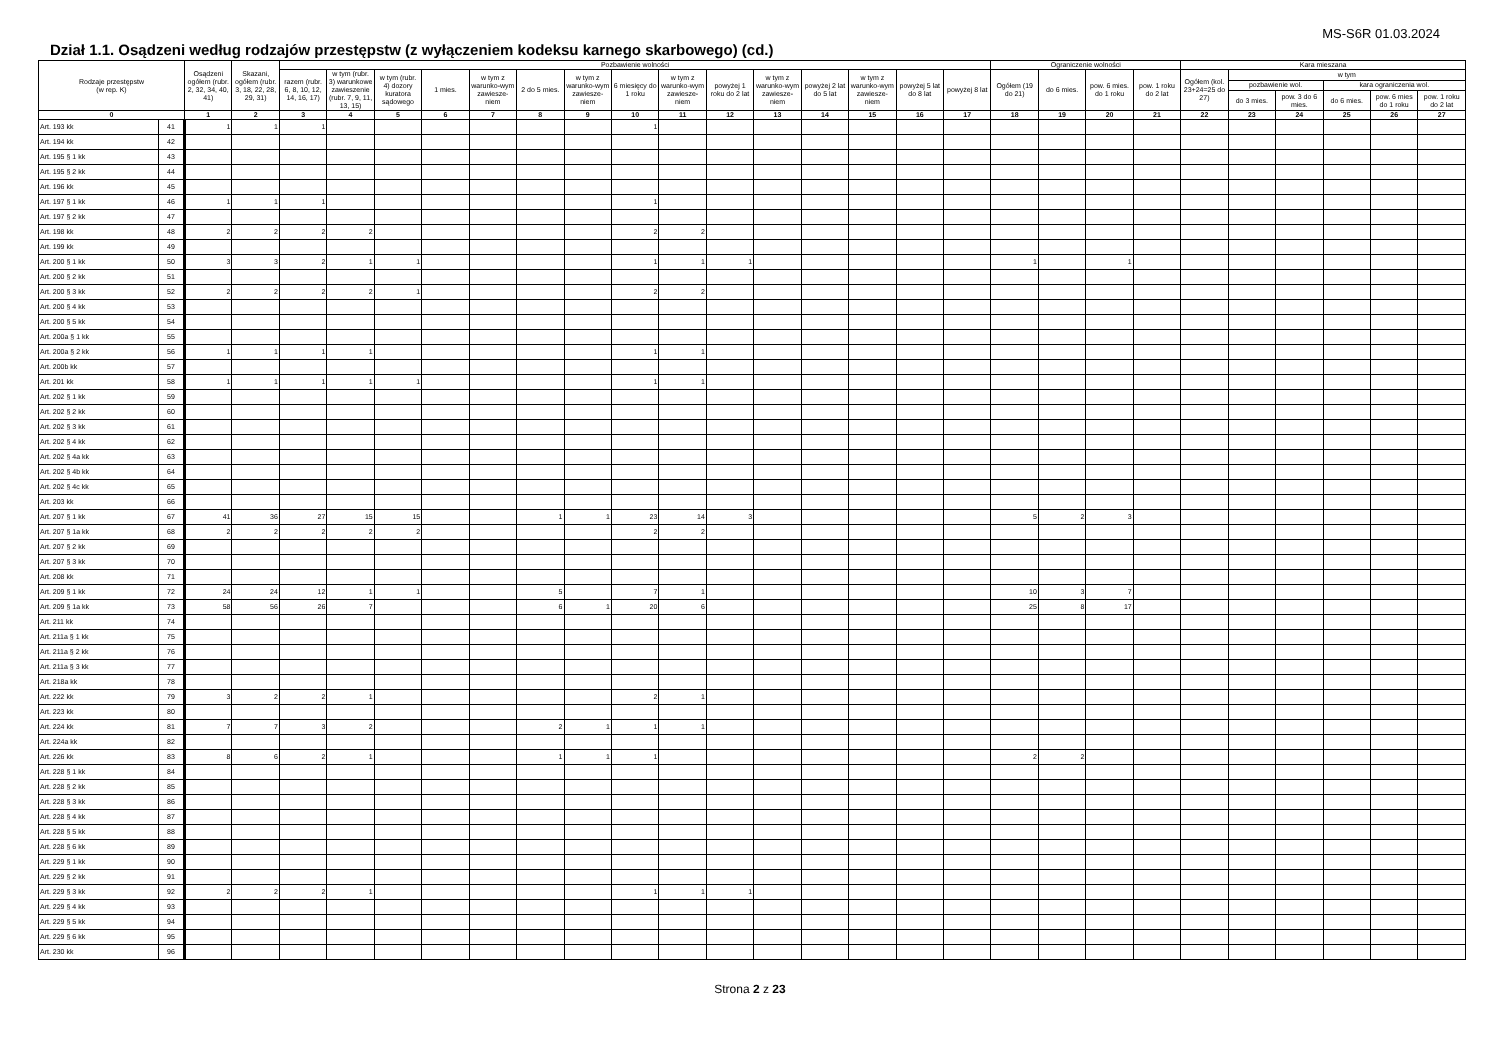MS-S6R 01.03.2024
Dział 1.1. Osądzeni według rodzajów przestępstw (z wyłączeniem kodeksu karnego skarbowego) (cd.)
| Rodzaje przestępstw (w rep. K) | | Osądzeni ogółem (rubr. 2, 32, 34, 40, 41) | Skazani, ogółem (rubr. 3, 18, 22, 28, 29, 31) | Pozbawienie wolności | | | | | | | | | | | | | | | Ograniczenie wolności | | | | Kara mieszana | | | | | |
| --- | --- | --- | --- | --- | --- | --- | --- | --- | --- | --- | --- | --- | --- | --- | --- | --- | --- | --- | --- | --- | --- | --- | --- | --- | --- | --- | --- | --- |
| | | | | razem (rubr. 6, 8, 10, 12, 14, 16, 17) | w tym (rubr. 3) warunkowe zawieszenie (rubr. 7, 9, 11, 13, 15) | w tym (rubr. 4) dozory kuratora sądowego | 1 mies. | w tym z warunko-wym zawiesze-niem | 2 do 5 mies. | w tym z warunko-wym zawiesze-niem | 6 miesięcy do 1 roku | w tym z warunko-wym zawiesze-niem | powyżej 1 roku do 2 lat | w tym z warunko-wym zawiesze-niem | powyżej 2 lat do 5 lat | w tym z warunko-wym zawiesze-niem | powyżej 5 lat do 8 lat | powyżej 8 lat | Ogółem (19 do 21) | do 6 mies. | pow. 6 mies. do 1 roku | pow. 1 roku do 2 lat | Ogółem (kol. 23+24=25 do 27) | w tym | | | | |
| | | | | | | | | | | | | | | | | | | | | | | | | pozbawienie wol. | | kara ograniczenia wol. | | |
| | | | | | | | | | | | | | | | | | | | | | | | | do 3 mies. | pow. 3 do 6 mies. | do 6 mies. | pow. 6 mies do 1 roku | pow. 1 roku do 2 lat |
| 0 | | 1 | 2 | 3 | 4 | 5 | 6 | 7 | 8 | 9 | 10 | 11 | 12 | 13 | 14 | 15 | 16 | 17 | 18 | 19 | 20 | 21 | 22 | 23 | 24 | 25 | 26 | 27 |
| Art. 193 kk | 41 | 1 | 1 | 1 | | | | | | | 1 | | | | | | | | | | | | | | | | | |
| Art. 194 kk | 42 | | | | | | | | | | | | | | | | | | | | | | | | | | | |
| Art. 195 § 1 kk | 43 | | | | | | | | | | | | | | | | | | | | | | | | | | | |
| Art. 195 § 2 kk | 44 | | | | | | | | | | | | | | | | | | | | | | | | | | | |
| Art. 196 kk | 45 | | | | | | | | | | | | | | | | | | | | | | | | | | | |
| Art. 197 § 1 kk | 46 | 1 | 1 | 1 | | | | | | | 1 | | | | | | | | | | | | | | | | | |
| Art. 197 § 2 kk | 47 | | | | | | | | | | | | | | | | | | | | | | | | | | | |
| Art. 198 kk | 48 | 2 | 2 | 2 | 2 | | | | | | 2 | 2 | | | | | | | | | | | | | | | | |
| Art. 199 kk | 49 | | | | | | | | | | | | | | | | | | | | | | | | | | | |
| Art. 200 § 1 kk | 50 | 3 | 3 | 2 | 1 | 1 | | | | | 1 | 1 | 1 | | | | | | 1 | | 1 | | | | | | | |
| Art. 200 § 2 kk | 51 | | | | | | | | | | | | | | | | | | | | | | | | | | | |
| Art. 200 § 3 kk | 52 | 2 | 2 | 2 | 2 | 1 | | | | | 2 | 2 | | | | | | | | | | | | | | | | |
| Art. 200 § 4 kk | 53 | | | | | | | | | | | | | | | | | | | | | | | | | | | |
| Art. 200 § 5 kk | 54 | | | | | | | | | | | | | | | | | | | | | | | | | | | |
| Art. 200a § 1 kk | 55 | | | | | | | | | | | | | | | | | | | | | | | | | | | |
| Art. 200a § 2 kk | 56 | 1 | 1 | 1 | 1 | | | | | | 1 | 1 | | | | | | | | | | | | | | | | |
| Art. 200b kk | 57 | | | | | | | | | | | | | | | | | | | | | | | | | | | |
| Art. 201 kk | 58 | 1 | 1 | 1 | 1 | 1 | | | | | 1 | 1 | | | | | | | | | | | | | | | | |
| Art. 202 § 1 kk | 59 | | | | | | | | | | | | | | | | | | | | | | | | | | | |
| Art. 202 § 2 kk | 60 | | | | | | | | | | | | | | | | | | | | | | | | | | | |
| Art. 202 § 3 kk | 61 | | | | | | | | | | | | | | | | | | | | | | | | | | | |
| Art. 202 § 4 kk | 62 | | | | | | | | | | | | | | | | | | | | | | | | | | | |
| Art. 202 § 4a kk | 63 | | | | | | | | | | | | | | | | | | | | | | | | | | | |
| Art. 202 § 4b kk | 64 | | | | | | | | | | | | | | | | | | | | | | | | | | | |
| Art. 202 § 4c kk | 65 | | | | | | | | | | | | | | | | | | | | | | | | | | | |
| Art. 203 kk | 66 | | | | | | | | | | | | | | | | | | | | | | | | | | | |
| Art. 207 § 1 kk | 67 | 41 | 36 | 27 | 15 | 15 | | | 1 | 1 | 23 | 14 | 3 | | | | | | 5 | 2 | 3 | | | | | | | |
| Art. 207 § 1a kk | 68 | 2 | 2 | 2 | 2 | 2 | | | | | 2 | 2 | | | | | | | | | | | | | | | | |
| Art. 207 § 2 kk | 69 | | | | | | | | | | | | | | | | | | | | | | | | | | | |
| Art. 207 § 3 kk | 70 | | | | | | | | | | | | | | | | | | | | | | | | | | | |
| Art. 208 kk | 71 | | | | | | | | | | | | | | | | | | | | | | | | | | | |
| Art. 209 § 1 kk | 72 | 24 | 24 | 12 | 1 | 1 | | | 5 | | 7 | 1 | | | | | | | 10 | 3 | 7 | | | | | | | |
| Art. 209 § 1a kk | 73 | 58 | 56 | 26 | 7 | | | | 6 | 1 | 20 | 6 | | | | | | | 25 | 8 | 17 | | | | | | | |
| Art. 211 kk | 74 | | | | | | | | | | | | | | | | | | | | | | | | | | | |
| Art. 211a § 1 kk | 75 | | | | | | | | | | | | | | | | | | | | | | | | | | | |
| Art. 211a § 2 kk | 76 | | | | | | | | | | | | | | | | | | | | | | | | | | | |
| Art. 211a § 3 kk | 77 | | | | | | | | | | | | | | | | | | | | | | | | | | | |
| Art. 218a kk | 78 | | | | | | | | | | | | | | | | | | | | | | | | | | | |
| Art. 222 kk | 79 | 3 | 2 | 2 | 1 | | | | | | 2 | 1 | | | | | | | | | | | | | | | | |
| Art. 223 kk | 80 | | | | | | | | | | | | | | | | | | | | | | | | | | | |
| Art. 224 kk | 81 | 7 | 7 | 3 | 2 | | | | 2 | 1 | 1 | 1 | | | | | | | | | | | | | | | | |
| Art. 224a kk | 82 | | | | | | | | | | | | | | | | | | | | | | | | | | | |
| Art. 226 kk | 83 | 8 | 6 | 2 | 1 | | | | 1 | 1 | 1 | | | | | | | | 2 | 2 | | | | | | | | |
| Art. 228 § 1 kk | 84 | | | | | | | | | | | | | | | | | | | | | | | | | | | |
| Art. 228 § 2 kk | 85 | | | | | | | | | | | | | | | | | | | | | | | | | | | |
| Art. 228 § 3 kk | 86 | | | | | | | | | | | | | | | | | | | | | | | | | | | |
| Art. 228 § 4 kk | 87 | | | | | | | | | | | | | | | | | | | | | | | | | | | |
| Art. 228 § 5 kk | 88 | | | | | | | | | | | | | | | | | | | | | | | | | | | |
| Art. 228 § 6 kk | 89 | | | | | | | | | | | | | | | | | | | | | | | | | | | |
| Art. 229 § 1 kk | 90 | | | | | | | | | | | | | | | | | | | | | | | | | | | |
| Art. 229 § 2 kk | 91 | | | | | | | | | | | | | | | | | | | | | | | | | | | |
| Art. 229 § 3 kk | 92 | 2 | 2 | 2 | 1 | | | | | | 1 | 1 | 1 | | | | | | | | | | | | | | | |
| Art. 229 § 4 kk | 93 | | | | | | | | | | | | | | | | | | | | | | | | | | | |
| Art. 229 § 5 kk | 94 | | | | | | | | | | | | | | | | | | | | | | | | | | | |
| Art. 229 § 6 kk | 95 | | | | | | | | | | | | | | | | | | | | | | | | | | | |
| Art. 230 kk | 96 | | | | | | | | | | | | | | | | | | | | | | | | | | | |
Strona 2 z 23